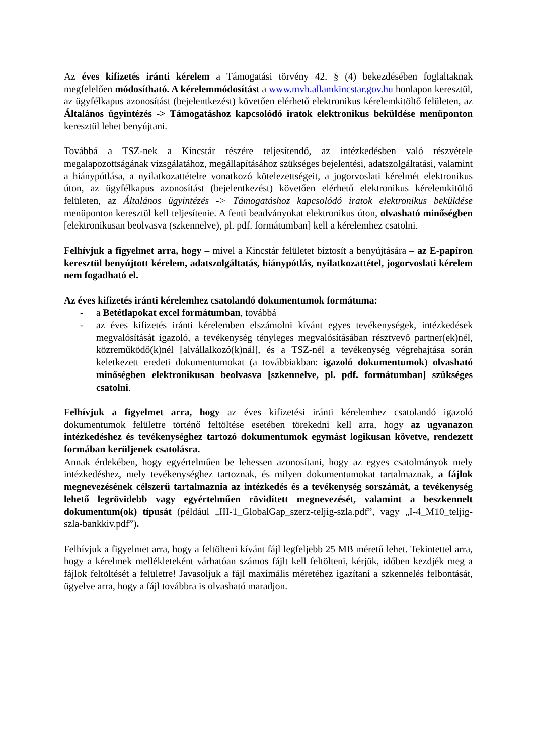Az éves kifizetés iránti kérelem a Támogatási törvény 42. § (4) bekezdésében foglaltaknak megfelelően módosítható. A kérelemmódosítást a www.mvh.allamkincstar.gov.hu honlapon keresztül, az ügyfélkapus azonosítást (bejelentkezést) követően elérhető elektronikus kérelemkitöltő felületen, az Általános ügyintézés -> Támogatáshoz kapcsolódó iratok elektronikus beküldése menüponton keresztül lehet benyújtani.
Továbbá a TSZ-nek a Kincstár részére teljesítendő, az intézkedésben való részvétele megalapozottságának vizsgálatához, megállapításához szükséges bejelentési, adatszolgáltatási, valamint a hiánypótlása, a nyilatkozattételre vonatkozó kötelezettségeit, a jogorvoslati kérelmét elektronikus úton, az ügyfélkapus azonosítást (bejelentkezést) követően elérhető elektronikus kérelemkitöltő felületen, az Általános ügyintézés -> Támogatáshoz kapcsolódó iratok elektronikus beküldése menüponton keresztül kell teljesítenie. A fenti beadványokat elektronikus úton, olvasható minőségben [elektronikusan beolvasva (szkennelve), pl. pdf. formátumban] kell a kérelemhez csatolni.
Felhívjuk a figyelmet arra, hogy – mivel a Kincstár felületet biztosít a benyújtására – az E-papíron keresztül benyújtott kérelem, adatszolgáltatás, hiánypótlás, nyilatkozattétel, jogorvoslati kérelem nem fogadható el.
Az éves kifizetés iránti kérelemhez csatolandó dokumentumok formátuma:
- a Betétlapokat excel formátumban, továbbá
- az éves kifizetés iránti kérelemben elszámolni kívánt egyes tevékenységek, intézkedések megvalósítását igazoló, a tevékenység tényleges megvalósításában résztvevő partner(ek)nél, közreműködő(k)nél [alvállalkozó(k)nál], és a TSZ-nél a tevékenység végrehajtása során keletkezett eredeti dokumentumokat (a továbbiakban: igazoló dokumentumok) olvasható minőségben elektronikusan beolvasva [szkennelve, pl. pdf. formátumban] szükséges csatolni.
Felhívjuk a figyelmet arra, hogy az éves kifizetési iránti kérelemhez csatolandó igazoló dokumentumok felületre történő feltöltése esetében törekedni kell arra, hogy az ugyanazon intézkedéshez és tevékenységhez tartozó dokumentumok egymást logikusan követve, rendezett formában kerüljenek csatolásra.
Annak érdekében, hogy egyértelműen be lehessen azonosítani, hogy az egyes csatolmányok mely intézkedéshez, mely tevékenységhez tartoznak, és milyen dokumentumokat tartalmaznak, a fájlok megnevezésének célszerű tartalmaznia az intézkedés és a tevékenység sorszámát, a tevékenység lehető legrövidebb vagy egyértelműen rövidített megnevezését, valamint a beszkennelt dokumentum(ok) típusát (például „III-1_GlobalGap_szerz-teljig-szla.pdf”, vagy „I-4_M10_teljig-szla-bankkiv.pdf”).
Felhívjuk a figyelmet arra, hogy a feltölteni kívánt fájl legfeljebb 25 MB méretű lehet. Tekintettel arra, hogy a kérelmek mellékleteként várhatóan számos fájlt kell feltölteni, kérjük, időben kezdjék meg a fájlok feltöltését a felületre! Javasoljuk a fájl maximális méretéhez igazítani a szkennelés felbontását, ügyelve arra, hogy a fájl továbbra is olvasható maradjon.